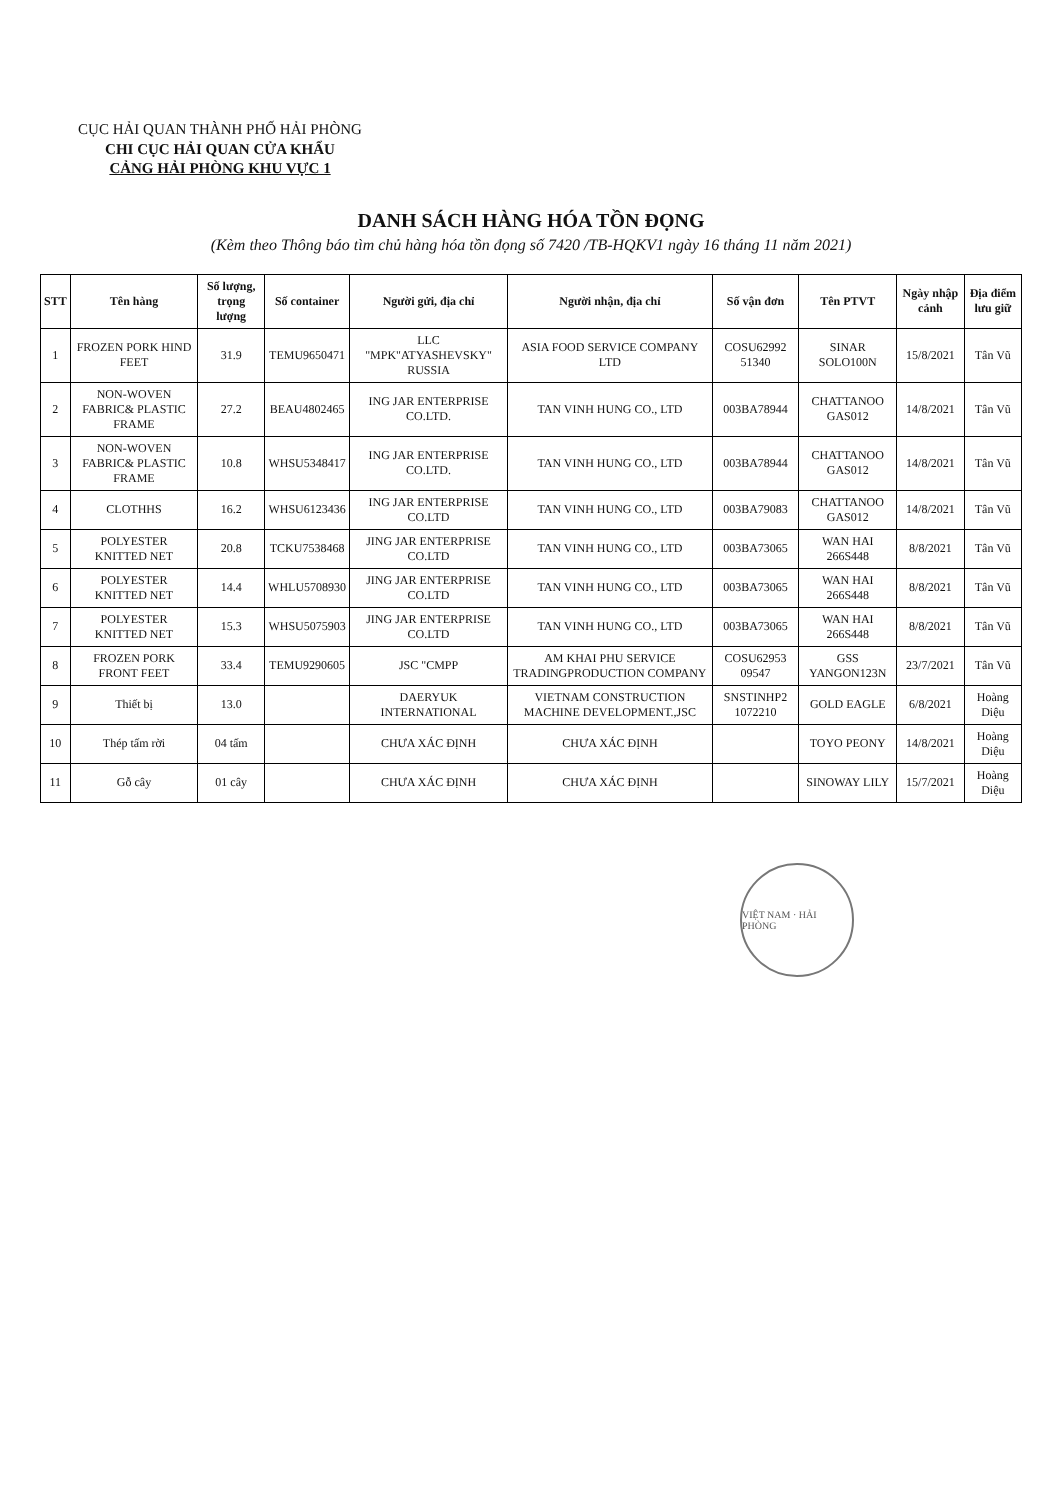CỤC HẢI QUAN THÀNH PHỐ HẢI PHÒNG
CHI CỤC HẢI QUAN CỬA KHẨU
CẢNG HẢI PHÒNG KHU VỰC 1
DANH SÁCH HÀNG HÓA TỒN ĐỌNG
(Kèm theo Thông báo tìm chủ hàng hóa tồn đọng số 7420 /TB-HQKV1 ngày 16 tháng 11 năm 2021)
| STT | Tên hàng | Số lượng, trọng lượng | Số container | Người gửi, địa chỉ | Người nhận, địa chỉ | Số vận đơn | Tên PTVT | Ngày nhập cảnh | Địa điểm lưu giữ |
| --- | --- | --- | --- | --- | --- | --- | --- | --- | --- |
| 1 | FROZEN PORK HIND FEET | 31.9 | TEMU9650471 | LLC "MPK"ATYASHEVSKY" RUSSIA | ASIA FOOD SERVICE COMPANY LTD | COSU62992 51340 | SINAR SOLO100N | 15/8/2021 | Tân Vũ |
| 2 | NON-WOVEN FABRIC& PLASTIC FRAME | 27.2 | BEAU4802465 | ING JAR ENTERPRISE CO.LTD. | TAN VINH HUNG CO., LTD | 003BA78944 | CHATTANOO GAS012 | 14/8/2021 | Tân Vũ |
| 3 | NON-WOVEN FABRIC& PLASTIC FRAME | 10.8 | WHSU5348417 | ING JAR ENTERPRISE CO.LTD. | TAN VINH HUNG CO., LTD | 003BA78944 | CHATTANOO GAS012 | 14/8/2021 | Tân Vũ |
| 4 | CLOTHHS | 16.2 | WHSU6123436 | ING JAR ENTERPRISE CO.LTD | TAN VINH HUNG CO., LTD | 003BA79083 | CHATTANOO GAS012 | 14/8/2021 | Tân Vũ |
| 5 | POLYESTER KNITTED NET | 20.8 | TCKU7538468 | JING JAR ENTERPRISE CO.LTD | TAN VINH HUNG CO., LTD | 003BA73065 | WAN HAI 266S448 | 8/8/2021 | Tân Vũ |
| 6 | POLYESTER KNITTED NET | 14.4 | WHLU5708930 | JING JAR ENTERPRISE CO.LTD | TAN VINH HUNG CO., LTD | 003BA73065 | WAN HAI 266S448 | 8/8/2021 | Tân Vũ |
| 7 | POLYESTER KNITTED NET | 15.3 | WHSU5075903 | JING JAR ENTERPRISE CO.LTD | TAN VINH HUNG CO., LTD | 003BA73065 | WAN HAI 266S448 | 8/8/2021 | Tân Vũ |
| 8 | FROZEN PORK FRONT FEET | 33.4 | TEMU9290605 | JSC "CMPP | AM KHAI PHU SERVICE TRADINGPRODUCTION COMPANY | COSU62953 09547 | GSS YANGON123N | 23/7/2021 | Tân Vũ |
| 9 | Thiết bị | 13.0 | | DAERYUK INTERNATIONAL | VIETNAM CONSTRUCTION MACHINE DEVELOPMENT.,JSC | SNSTINHP2 1072210 | GOLD EAGLE | 6/8/2021 | Hoàng Diệu |
| 10 | Thép tấm rời | 04 tấm | | CHƯA XÁC ĐỊNH | CHƯA XÁC ĐỊNH | | TOYO PEONY | 14/8/2021 | Hoàng Diệu |
| 11 | Gỗ cây | 01 cây | | CHƯA XÁC ĐỊNH | CHƯA XÁC ĐỊNH | | SINOWAY LILY | 15/7/2021 | Hoàng Diệu |
VIỆT NAM · HẢI PHÒNG